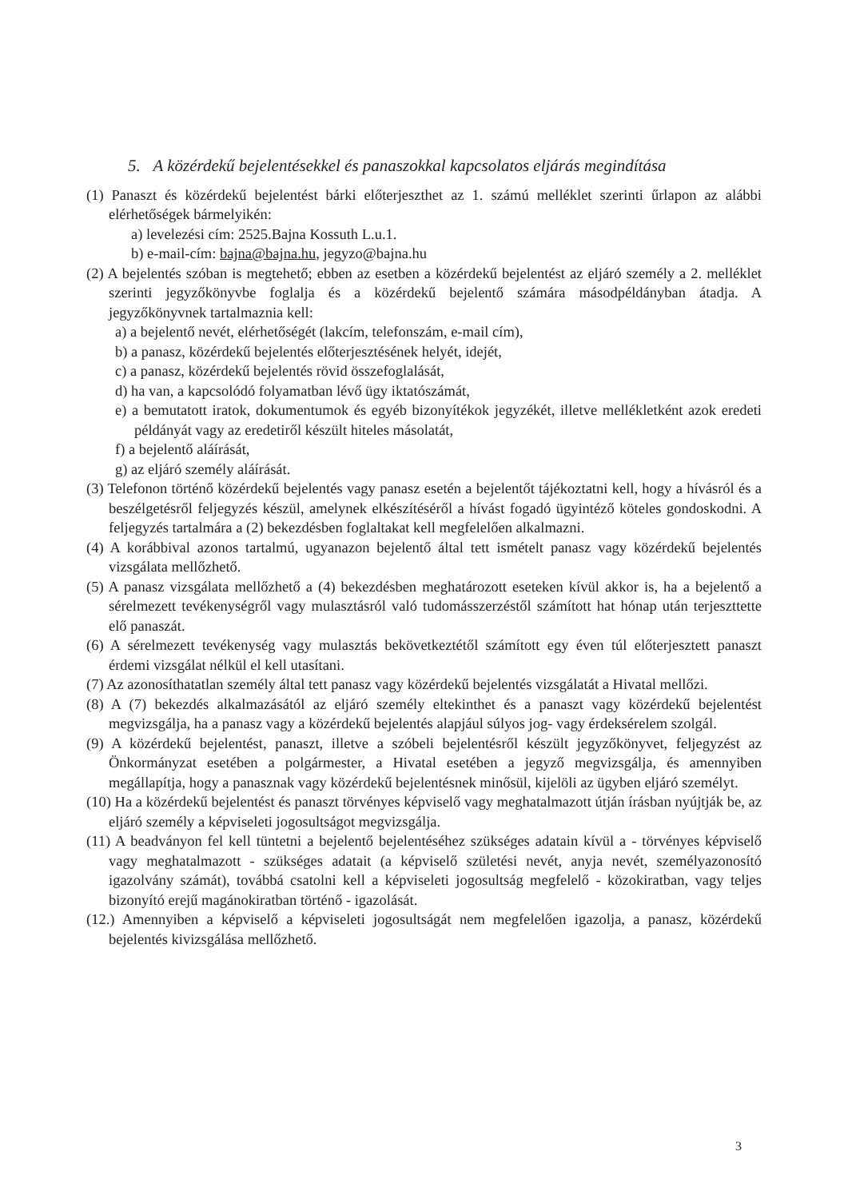5. A közérdekű bejelentésekkel és panaszokkal kapcsolatos eljárás megindítása
(1) Panaszt és közérdekű bejelentést bárki előterjeszthet az 1. számú melléklet szerinti űrlapon az alábbi elérhetőségek bármelyikén:
a) levelezési cím: 2525.Bajna Kossuth L.u.1.
b) e-mail-cím: bajna@bajna.hu, jegyzo@bajna.hu
(2) A bejelentés szóban is megtehető; ebben az esetben a közérdekű bejelentést az eljáró személy a 2. melléklet szerinti jegyzőkönyvbe foglalja és a közérdekű bejelentő számára másodpéldányban átadja. A jegyzőkönyvnek tartalmaznia kell:
a) a bejelentő nevét, elérhetőségét (lakcím, telefonszám, e-mail cím),
b) a panasz, közérdekű bejelentés előterjesztésének helyét, idejét,
c) a panasz, közérdekű bejelentés rövid összefoglalását,
d) ha van, a kapcsolódó folyamatban lévő ügy iktatószámát,
e) a bemutatott iratok, dokumentumok és egyéb bizonyítékok jegyzékét, illetve mellékletként azok eredeti példányát vagy az eredetiről készült hiteles másolatát,
f) a bejelentő aláírását,
g) az eljáró személy aláírását.
(3) Telefonon történő közérdekű bejelentés vagy panasz esetén a bejelentőt tájékoztatni kell, hogy a hívásról és a beszélgetésről feljegyzés készül, amelynek elkészítéséről a hívást fogadó ügyintéző köteles gondoskodni. A feljegyzés tartalmára a (2) bekezdésben foglaltakat kell megfelelően alkalmazni.
(4) A korábbival azonos tartalmú, ugyanazon bejelentő által tett ismételt panasz vagy közérdekű bejelentés vizsgálata mellőzhető.
(5) A panasz vizsgálata mellőzhető a (4) bekezdésben meghatározott eseteken kívül akkor is, ha a bejelentő a sérelmezett tevékenységről vagy mulasztásról való tudomásszerzéstől számított hat hónap után terjeszttette elő panaszát.
(6) A sérelmezett tevékenység vagy mulasztás bekövetkeztétől számított egy éven túl előterjesztett panaszt érdemi vizsgálat nélkül el kell utasítani.
(7) Az azonosíthatatlan személy által tett panasz vagy közérdekű bejelentés vizsgálatát a Hivatal mellőzi.
(8) A (7) bekezdés alkalmazásától az eljáró személy eltekinthet és a panaszt vagy közérdekű bejelentést megvizsgálja, ha a panasz vagy a közérdekű bejelentés alapjául súlyos jog- vagy érdeksérelem szolgál.
(9) A közérdekű bejelentést, panaszt, illetve a szóbeli bejelentésről készült jegyzőkönyvet, feljegyzést az Önkormányzat esetében a polgármester, a Hivatal esetében a jegyző megvizsgálja, és amennyiben megállapítja, hogy a panasznak vagy közérdekű bejelentésnek minősül, kijelöli az ügyben eljáró személyt.
(10) Ha a közérdekű bejelentést és panaszt törvényes képviselő vagy meghatalmazott útján írásban nyújtják be, az eljáró személy a képviseleti jogosultságot megvizsgálja.
(11) A beadványon fel kell tüntetni a bejelentő bejelentéséhez szükséges adatain kívül a - törvényes képviselő vagy meghatalmazott - szükséges adatait (a képviselő születési nevét, anyja nevét, személyazonosító igazolvány számát), továbbá csatolni kell a képviseleti jogosultság megfelelő - közokiratban, vagy teljes bizonyító erejű magánokiratban történő - igazolását.
(12.) Amennyiben a képviselő a képviseleti jogosultságát nem megfelelően igazolja, a panasz, közérdekű bejelentés kivizsgálása mellőzhető.
3